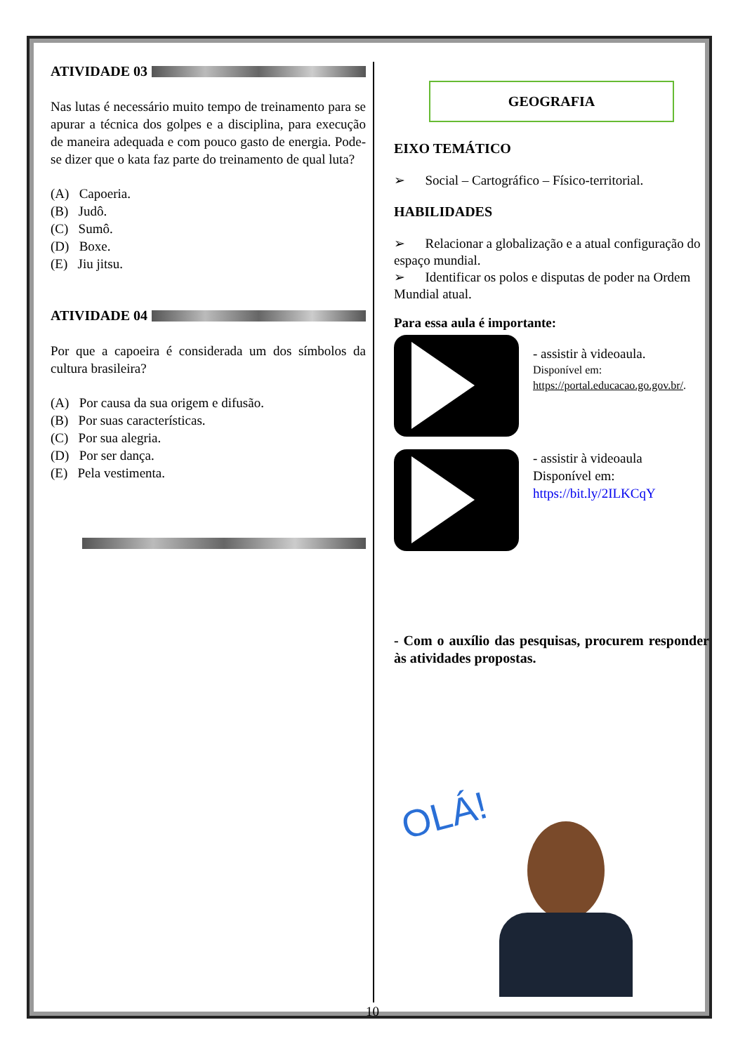ATIVIDADE 03
Nas lutas é necessário muito tempo de treinamento para se apurar a técnica dos golpes e a disciplina, para execução de maneira adequada e com pouco gasto de energia. Pode-se dizer que o kata faz parte do treinamento de qual luta?
(A) Capoeria.
(B) Judô.
(C) Sumô.
(D) Boxe.
(E) Jiu jitsu.
ATIVIDADE 04
Por que a capoeira é considerada um dos símbolos da cultura brasileira?
(A) Por causa da sua origem e difusão.
(B) Por suas características.
(C) Por sua alegria.
(D) Por ser dança.
(E) Pela vestimenta.
GEOGRAFIA
EIXO TEMÁTICO
➢ Social – Cartográfico – Físico-territorial.
HABILIDADES
➢ Relacionar a globalização e a atual configuração do espaço mundial.
➢ Identificar os polos e disputas de poder na Ordem Mundial atual.
Para essa aula é importante:
- assistir à videoaula.
Disponível em:
https://portal.educacao.go.gov.br/.
- assistir à videoaula
Disponível em:
https://bit.ly/2ILKCqY
- Com o auxílio das pesquisas, procurem responder às atividades propostas.
OLÁ!
10